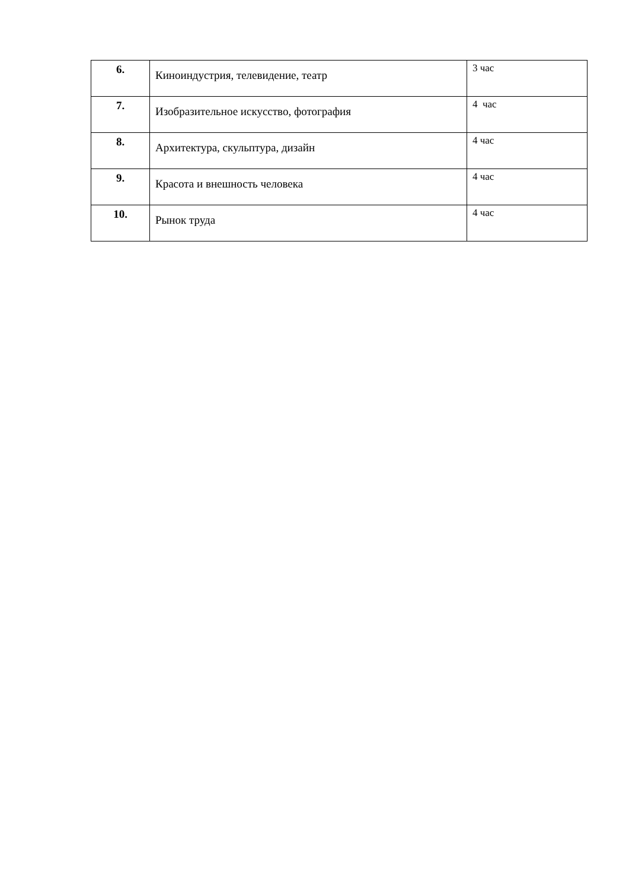| 6. | Киноиндустрия, телевидение, театр | 3 час |
| 7. | Изобразительное искусство, фотография | 4 час |
| 8. | Архитектура, скульптура, дизайн | 4 час |
| 9. | Красота и внешность человека | 4 час |
| 10. | Рынок труда | 4 час |